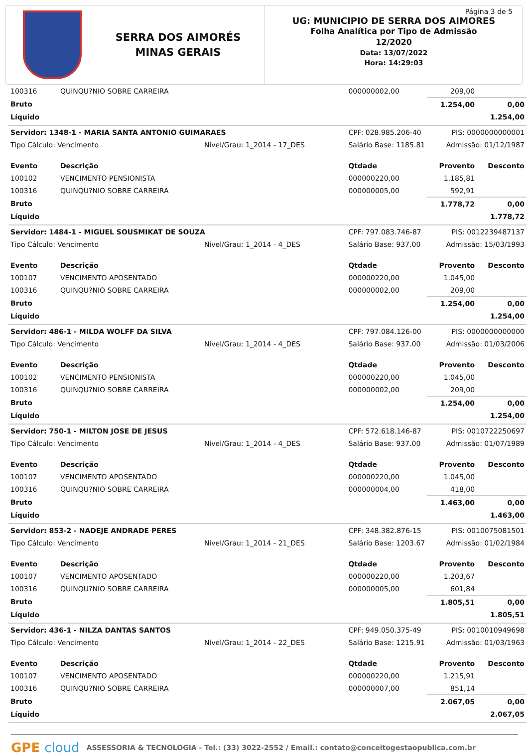SERRA DOS AIMORÉS
MINAS GERAIS
Página 3 de 5
UG: MUNICIPIO DE SERRA DOS AIMORES
Folha Analítica por Tipo de Admissão
12/2020
Data: 13/07/2022
Hora: 14:29:03
| 100316 | QUINQU?NIO SOBRE CARREIRA | | 000000002,00 | 209,00 | |
| Bruto | | | | 1.254,00 | 0,00 |
| Líquido | | | | | 1.254,00 |
| Servidor: 1348-1 - MARIA SANTA ANTONIO GUIMARAES | | | CPF: 028.985.206-40 | PIS: 0000000000001 | |
| Tipo Cálculo: Vencimento | | Nível/Grau: 1_2014 - 17_DES | Salário Base: 1185.81 | Admissão: 01/12/1987 | |
| Evento | Descrição | | Qtdade | Provento | Desconto |
| 100102 | VENCIMENTO PENSIONISTA | | 000000220,00 | 1.185,81 | |
| 100316 | QUINQU?NIO SOBRE CARREIRA | | 000000005,00 | 592,91 | |
| Bruto | | | | 1.778,72 | 0,00 |
| Líquido | | | | | 1.778,72 |
| Servidor: 1484-1 - MIGUEL SOUSMIKAT DE SOUZA | | | CPF: 797.083.746-87 | PIS: 0012239487137 | |
| Tipo Cálculo: Vencimento | | Nível/Grau: 1_2014 - 4_DES | Salário Base: 937.00 | Admissão: 15/03/1993 | |
| Evento | Descrição | | Qtdade | Provento | Desconto |
| 100107 | VENCIMENTO APOSENTADO | | 000000220,00 | 1.045,00 | |
| 100316 | QUINQU?NIO SOBRE CARREIRA | | 000000002,00 | 209,00 | |
| Bruto | | | | 1.254,00 | 0,00 |
| Líquido | | | | | 1.254,00 |
| Servidor: 486-1 - MILDA WOLFF DA SILVA | | | CPF: 797.084.126-00 | PIS: 0000000000000 | |
| Tipo Cálculo: Vencimento | | Nível/Grau: 1_2014 - 4_DES | Salário Base: 937.00 | Admissão: 01/03/2006 | |
| Evento | Descrição | | Qtdade | Provento | Desconto |
| 100102 | VENCIMENTO PENSIONISTA | | 000000220,00 | 1.045,00 | |
| 100316 | QUINQU?NIO SOBRE CARREIRA | | 000000002,00 | 209,00 | |
| Bruto | | | | 1.254,00 | 0,00 |
| Líquido | | | | | 1.254,00 |
| Servidor: 750-1 - MILTON JOSE DE JESUS | | | CPF: 572.618.146-87 | PIS: 0010722250697 | |
| Tipo Cálculo: Vencimento | | Nível/Grau: 1_2014 - 4_DES | Salário Base: 937.00 | Admissão: 01/07/1989 | |
| Evento | Descrição | | Qtdade | Provento | Desconto |
| 100107 | VENCIMENTO APOSENTADO | | 000000220,00 | 1.045,00 | |
| 100316 | QUINQU?NIO SOBRE CARREIRA | | 000000004,00 | 418,00 | |
| Bruto | | | | 1.463,00 | 0,00 |
| Líquido | | | | | 1.463,00 |
| Servidor: 853-2 - NADEJE ANDRADE PERES | | | CPF: 348.382.876-15 | PIS: 0010075081501 | |
| Tipo Cálculo: Vencimento | | Nível/Grau: 1_2014 - 21_DES | Salário Base: 1203.67 | Admissão: 01/02/1984 | |
| Evento | Descrição | | Qtdade | Provento | Desconto |
| 100107 | VENCIMENTO APOSENTADO | | 000000220,00 | 1.203,67 | |
| 100316 | QUINQU?NIO SOBRE CARREIRA | | 000000005,00 | 601,84 | |
| Bruto | | | | 1.805,51 | 0,00 |
| Líquido | | | | | 1.805,51 |
| Servidor: 436-1 - NILZA DANTAS SANTOS | | | CPF: 949.050.375-49 | PIS: 0010010949698 | |
| Tipo Cálculo: Vencimento | | Nível/Grau: 1_2014 - 22_DES | Salário Base: 1215.91 | Admissão: 01/03/1963 | |
| Evento | Descrição | | Qtdade | Provento | Desconto |
| 100107 | VENCIMENTO APOSENTADO | | 000000220,00 | 1.215,91 | |
| 100316 | QUINQU?NIO SOBRE CARREIRA | | 000000007,00 | 851,14 | |
| Bruto | | | | 2.067,05 | 0,00 |
| Líquido | | | | | 2.067,05 |
GPE cloud ASSESSORIA & TECNOLOGIA - Tel.: (33) 3022-2552 / Email.: contato@conceitogestaopublica.com.br